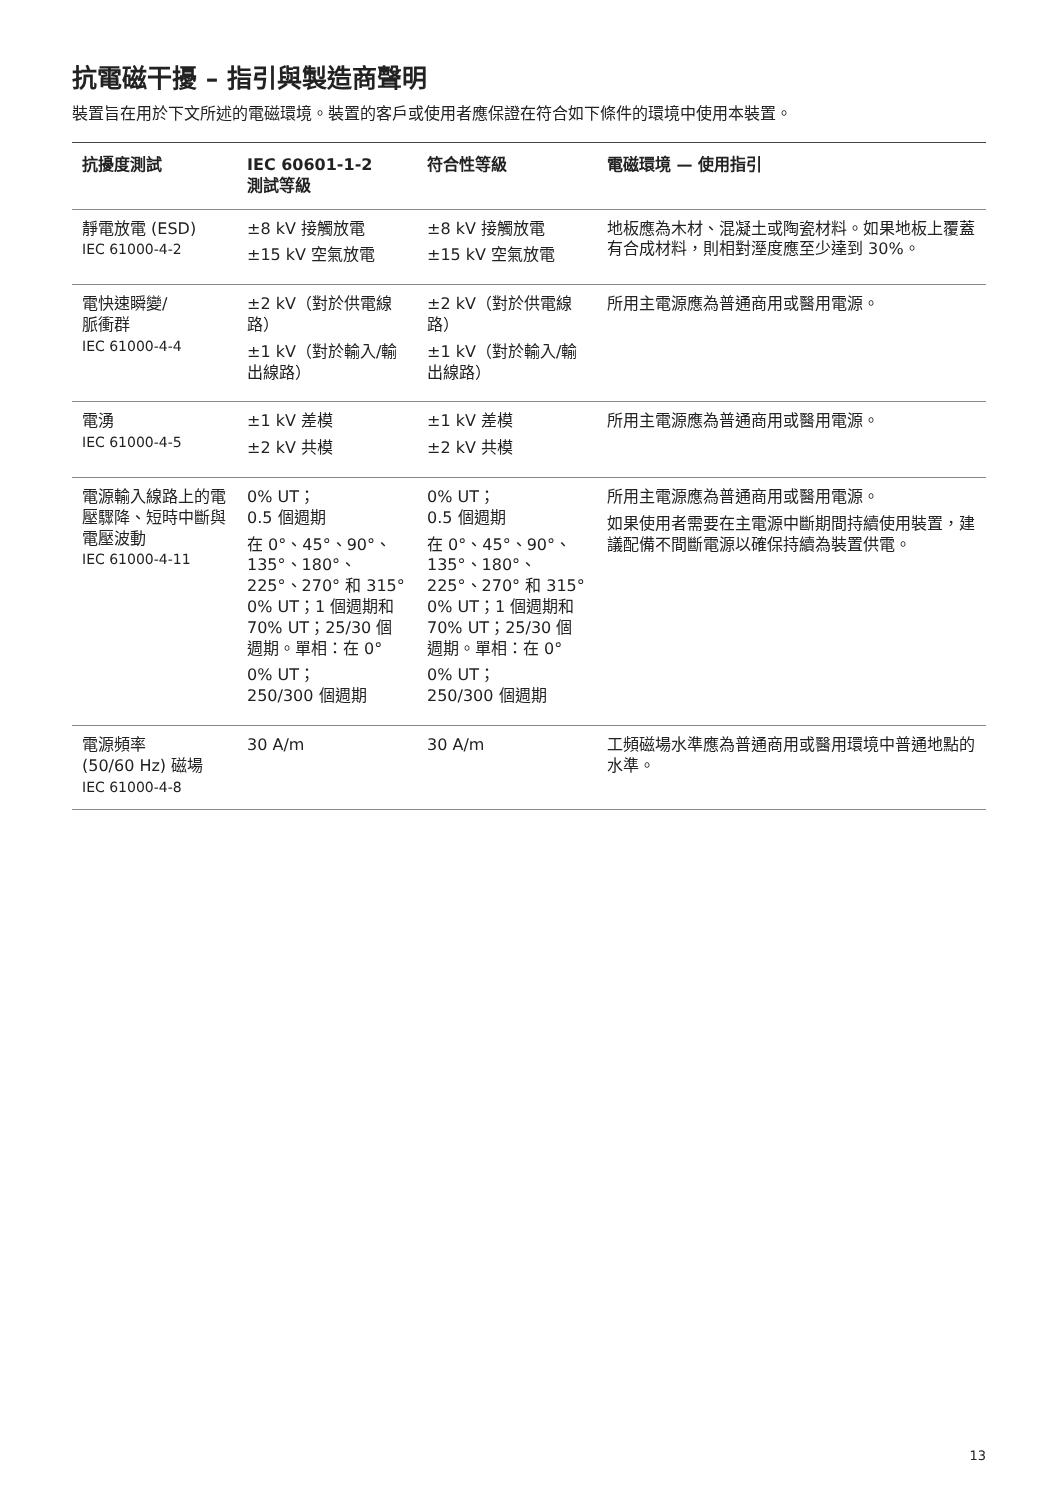抗電磁干擾 – 指引與製造商聲明
裝置旨在用於下文所述的電磁環境。裝置的客戶或使用者應保證在符合如下條件的環境中使用本裝置。
| 抗擾度測試 | IEC 60601-1-2 測試等級 | 符合性等級 | 電磁環境 — 使用指引 |
| --- | --- | --- | --- |
| 靜電放電 (ESD) IEC 61000-4-2 | ±8 kV 接觸放電 ±15 kV 空氣放電 | ±8 kV 接觸放電 ±15 kV 空氣放電 | 地板應為木材、混凝土或陶瓷材料。如果地板上覆蓋有合成材料，則相對溼度應至少達到 30%。 |
| 電快速瞬變/ 脈衝群 IEC 61000-4-4 | ±2 kV（對於供電線路） ±1 kV（對於輸入/輸出線路） | ±2 kV（對於供電線路） ±1 kV（對於輸入/輸出線路） | 所用主電源應為普通商用或醫用電源。 |
| 電湧 IEC 61000-4-5 | ±1 kV 差模 ±2 kV 共模 | ±1 kV 差模 ±2 kV 共模 | 所用主電源應為普通商用或醫用電源。 |
| 電源輸入線路上的電壓驟降、短時中斷與電壓波動 IEC 61000-4-11 | 0% UT； 0.5 個週期 在 0°、45°、90°、135°、180°、225°、270° 和 315° 0% UT；1 個週期和 70% UT；25/30 個週期。單相：在 0° 0% UT； 250/300 個週期 | 0% UT； 0.5 個週期 在 0°、45°、90°、135°、180°、225°、270° 和 315° 0% UT；1 個週期和 70% UT；25/30 個週期。單相：在 0° 0% UT； 250/300 個週期 | 所用主電源應為普通商用或醫用電源。 如果使用者需要在主電源中斷期間持續使用裝置，建議配備不間斷電源以確保持續為裝置供電。 |
| 電源頻率 (50/60 Hz) 磁場 IEC 61000-4-8 | 30 A/m | 30 A/m | 工頻磁場水準應為普通商用或醫用環境中普通地點的水準。 |
13